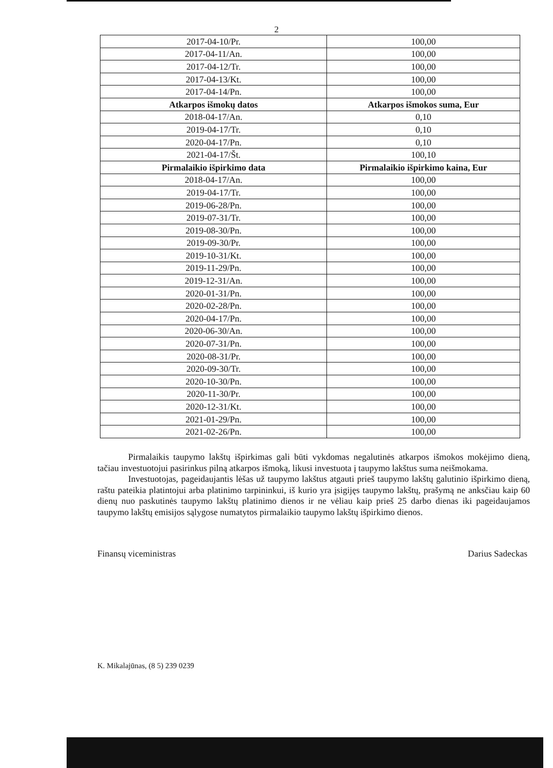2
| 2017-04-10/Pr. | 100,00 |
| 2017-04-11/An. | 100,00 |
| 2017-04-12/Tr. | 100,00 |
| 2017-04-13/Kt. | 100,00 |
| 2017-04-14/Pn. | 100,00 |
| Atkarpos išmokų datos | Atkarpos išmokos suma, Eur |
| 2018-04-17/An. | 0,10 |
| 2019-04-17/Tr. | 0,10 |
| 2020-04-17/Pn. | 0,10 |
| 2021-04-17/Št. | 100,10 |
| Pirmalaikio išpirkimo data | Pirmalaikio išpirkimo kaina, Eur |
| 2018-04-17/An. | 100,00 |
| 2019-04-17/Tr. | 100,00 |
| 2019-06-28/Pn. | 100,00 |
| 2019-07-31/Tr. | 100,00 |
| 2019-08-30/Pn. | 100,00 |
| 2019-09-30/Pr. | 100,00 |
| 2019-10-31/Kt. | 100,00 |
| 2019-11-29/Pn. | 100,00 |
| 2019-12-31/An. | 100,00 |
| 2020-01-31/Pn. | 100,00 |
| 2020-02-28/Pn. | 100,00 |
| 2020-04-17/Pn. | 100,00 |
| 2020-06-30/An. | 100,00 |
| 2020-07-31/Pn. | 100,00 |
| 2020-08-31/Pr. | 100,00 |
| 2020-09-30/Tr. | 100,00 |
| 2020-10-30/Pn. | 100,00 |
| 2020-11-30/Pr. | 100,00 |
| 2020-12-31/Kt. | 100,00 |
| 2021-01-29/Pn. | 100,00 |
| 2021-02-26/Pn. | 100,00 |
Pirmalaikis taupymo lakštų išpirkimas gali būti vykdomas negalutinės atkarpos išmokos mokėjimo dieną, tačiau investuotojui pasirinkus pilną atkarpos išmoką, likusi investuota į taupymo lakštus suma neišmokama.
Investuotojas, pageidaujantis lėšas už taupymo lakštus atgauti prieš taupymo lakštų galutinio išpirkimo dieną, raštu pateikia platintojui arba platinimo tarpininkui, iš kurio yra įsigijęs taupymo lakštų, prašymą ne anksčiau kaip 60 dienų nuo paskutinės taupymo lakštų platinimo dienos ir ne vėliau kaip prieš 25 darbo dienas iki pageidaujamos taupymo lakštų emisijos sąlygose numatytos pirmalaikio taupymo lakštų išpirkimo dienos.
Finansų viceministras Darius Sadeckas
K. Mikalajūnas, (8 5) 239 0239